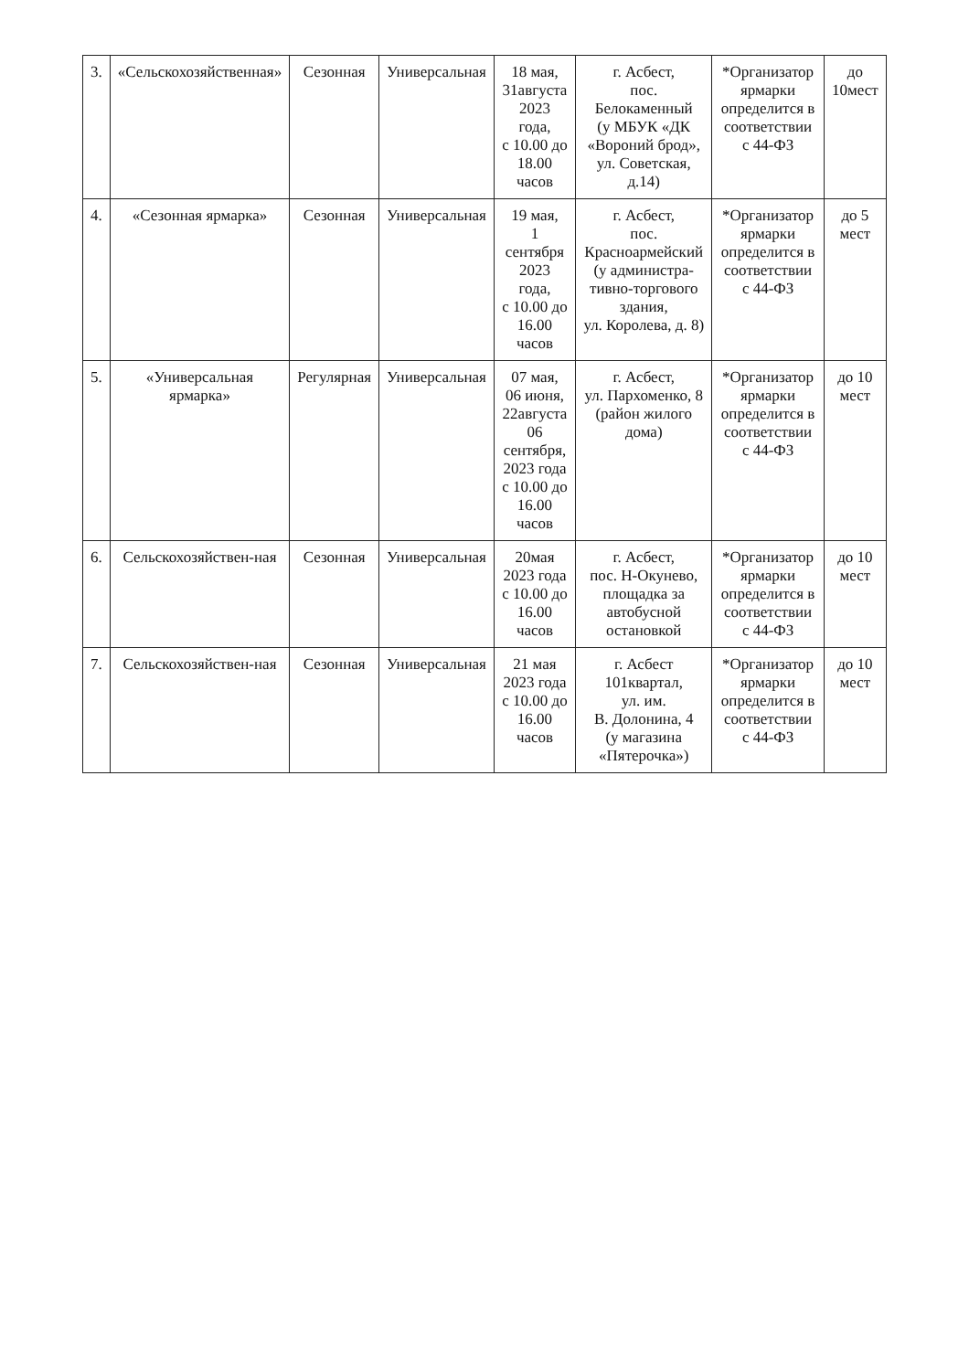| 3. | «Сельскохозяйственная» | Сезонная | Универсальная | 18 мая, 31августа 2023 года, с 10.00 до 18.00 часов | г. Асбест, пос. Белокаменный (у МБУК «ДК «Вороний брод», ул. Советская, д.14) | *Организатор ярмарки определится в соответствии с 44-ФЗ | до 10мест |
| 4. | «Сезонная ярмарка» | Сезонная | Универсальная | 19 мая, 1 сентября 2023 года, с 10.00 до 16.00 часов | г. Асбест, пос. Красноармейский (у администра-тивно-торгового здания, ул. Королева, д. 8) | *Организатор ярмарки определится в соответствии с 44-ФЗ | до 5 мест |
| 5. | «Универсальная ярмарка» | Регулярная | Универсальная | 07 мая, 06 июня, 22августа 06 сентября, 2023 года с 10.00 до 16.00 часов | г. Асбест, ул. Пархоменко, 8 (район жилого дома) | *Организатор ярмарки определится в соответствии с 44-ФЗ | до 10 мест |
| 6. | Сельскохозяйствен-ная | Сезонная | Универсальная | 20мая 2023 года с 10.00 до 16.00 часов | г. Асбест, пос. Н-Окунево, площадка за автобусной остановкой | *Организатор ярмарки определится в соответствии с 44-ФЗ | до 10 мест |
| 7. | Сельскохозяйствен-ная | Сезонная | Универсальная | 21 мая 2023 года с 10.00 до 16.00 часов | г. Асбест 101квартал, ул. им. В. Долонина, 4 (у магазина «Пятерочка») | *Организатор ярмарки определится в соответствии с 44-ФЗ | до 10 мест |